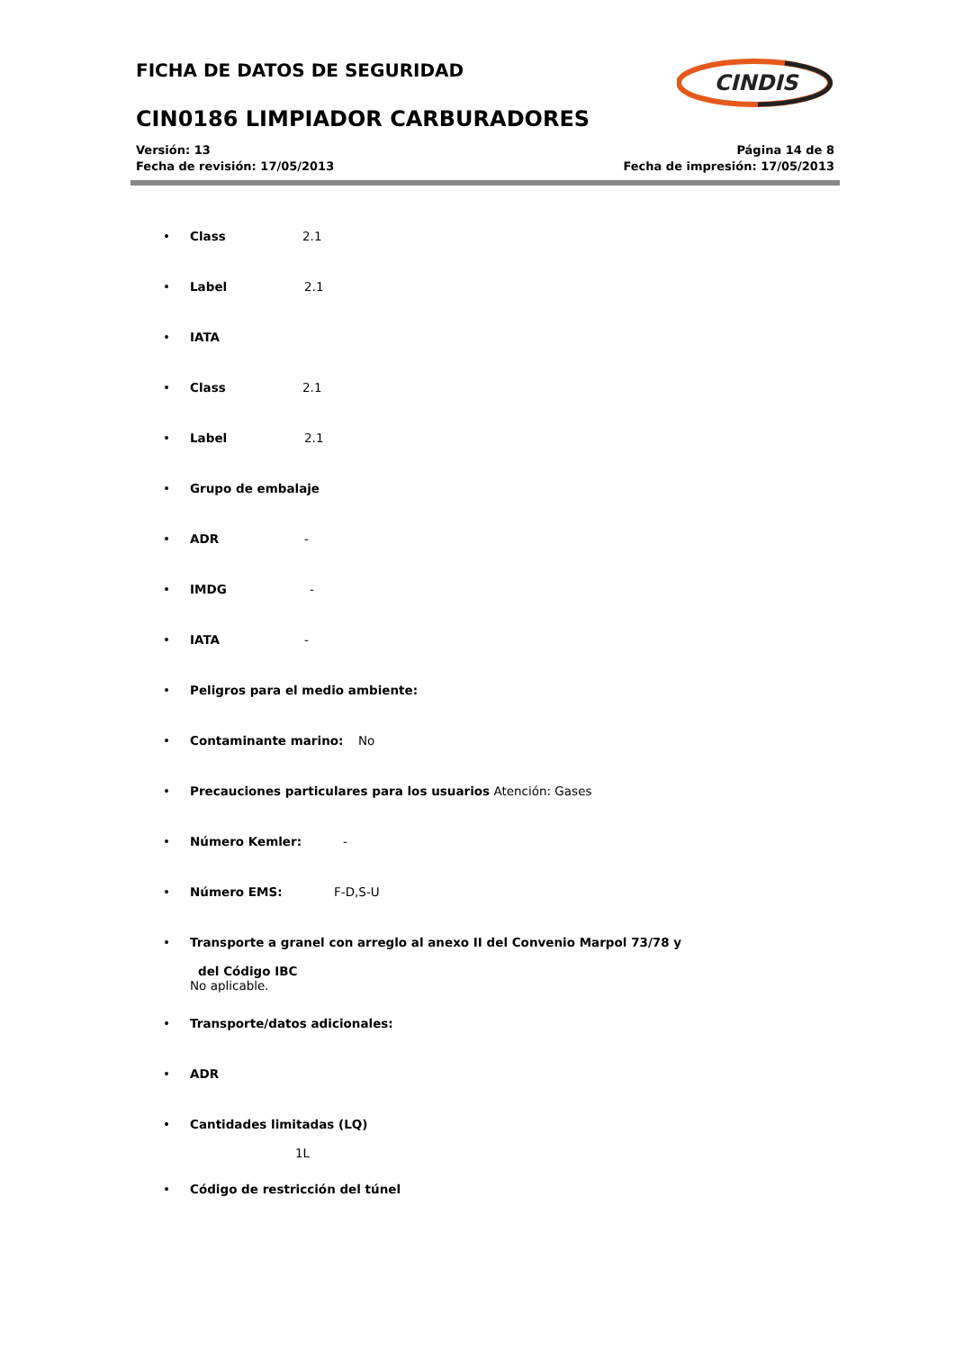FICHA DE DATOS DE SEGURIDAD
CIN0186 LIMPIADOR CARBURADORES
CINDIS
Versión: 13
Fecha de revisión: 17/05/2013
Página 14 de 8
Fecha de impresión: 17/05/2013
• Class 2.1
• Label 2.1
• IATA
• Class 2.1
• Label 2.1
• Grupo de embalaje
• ADR -
• IMDG -
• IATA -
• Peligros para el medio ambiente:
• Contaminante marino: No
• Precauciones particulares para los usuarios Atención: Gases
• Número Kemler: -
• Número EMS: F-D,S-U
• Transporte a granel con arreglo al anexo II del Convenio Marpol 73/78 y
del Código IBC
No aplicable.
• Transporte/datos adicionales:
• ADR
• Cantidades limitadas (LQ)
1L
• Código de restricción del túnel